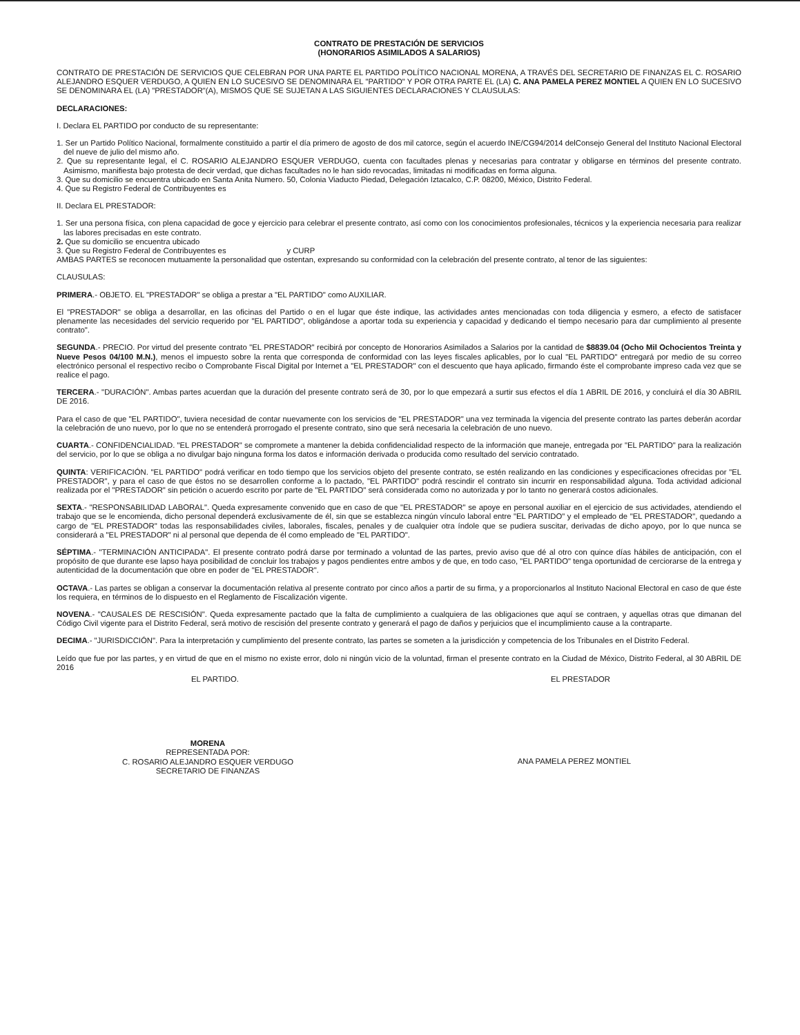CONTRATO DE PRESTACIÓN DE SERVICIOS
(HONORARIOS ASIMILADOS A SALARIOS)
CONTRATO DE PRESTACIÓN DE SERVICIOS QUE CELEBRAN POR UNA PARTE EL PARTIDO POLÍTICO NACIONAL MORENA, A TRAVÉS DEL SECRETARIO DE FINANZAS EL C. ROSARIO ALEJANDRO ESQUER VERDUGO, A QUIEN EN LO SUCESIVO SE DENOMINARA EL "PARTIDO" Y POR OTRA PARTE EL (LA) C. ANA PAMELA PEREZ MONTIEL A QUIEN EN LO SUCESIVO SE DENOMINARA EL (LA) "PRESTADOR"(A), MISMOS QUE SE SUJETAN A LAS SIGUIENTES DECLARACIONES Y CLAUSULAS:
DECLARACIONES:
I. Declara EL PARTIDO por conducto de su representante:
1. Ser un Partido Político Nacional, formalmente constituido a partir el día primero de agosto de dos mil catorce, según el acuerdo INE/CG94/2014 delConsejo General del Instituto Nacional Electoral del nueve de julio del mismo año.
2. Que su representante legal, el C. ROSARIO ALEJANDRO ESQUER VERDUGO, cuenta con facultades plenas y necesarias para contratar y obligarse en términos del presente contrato. Asimismo, manifiesta bajo protesta de decir verdad, que dichas facultades no le han sido revocadas, limitadas ni modificadas en forma alguna.
3. Que su domicilio se encuentra ubicado en Santa Anita Numero. 50, Colonia Viaducto Piedad, Delegación Iztacalco, C.P. 08200, México, Distrito Federal.
4. Que su Registro Federal de Contribuyentes es
II. Declara EL PRESTADOR:
1. Ser una persona física, con plena capacidad de goce y ejercicio para celebrar el presente contrato, así como con los conocimientos profesionales, técnicos y la experiencia necesaria para realizar las labores precisadas en este contrato.
2. Que su domicilio se encuentra ubicado
3. Que su Registro Federal de Contribuyentes es y CURP
AMBAS PARTES se reconocen mutuamente la personalidad que ostentan, expresando su conformidad con la celebración del presente contrato, al tenor de las siguientes:
CLAUSULAS:
PRIMERA.- OBJETO. EL "PRESTADOR" se obliga a prestar a "EL PARTIDO" como AUXILIAR.
El "PRESTADOR" se obliga a desarrollar, en las oficinas del Partido o en el lugar que éste indique, las actividades antes mencionadas con toda diligencia y esmero, a efecto de satisfacer plenamente las necesidades del servicio requerido por "EL PARTIDO", obligándose a aportar toda su experiencia y capacidad y dedicando el tiempo necesario para dar cumplimiento al presente contrato".
SEGUNDA.- PRECIO. Por virtud del presente contrato "EL PRESTADOR" recibirá por concepto de Honorarios Asimilados a Salarios por la cantidad de $8839.04 (Ocho Mil Ochocientos Treinta y Nueve Pesos 04/100 M.N.), menos el impuesto sobre la renta que corresponda de conformidad con las leyes fiscales aplicables, por lo cual "EL PARTIDO" entregará por medio de su correo electrónico personal el respectivo recibo o Comprobante Fiscal Digital por Internet a "EL PRESTADOR" con el descuento que haya aplicado, firmando éste el comprobante impreso cada vez que se realice el pago.
TERCERA.- "DURACIÓN". Ambas partes acuerdan que la duración del presente contrato será de 30, por lo que empezará a surtir sus efectos el día 1 ABRIL DE 2016, y concluirá el día 30 ABRIL DE 2016.
Para el caso de que "EL PARTIDO", tuviera necesidad de contar nuevamente con los servicios de "EL PRESTADOR" una vez terminada la vigencia del presente contrato las partes deberán acordar la celebración de uno nuevo, por lo que no se entenderá prorrogado el presente contrato, sino que será necesaria la celebración de uno nuevo.
CUARTA.- CONFIDENCIALIDAD. "EL PRESTADOR" se compromete a mantener la debida confidencialidad respecto de la información que maneje, entregada por "EL PARTIDO" para la realización del servicio, por lo que se obliga a no divulgar bajo ninguna forma los datos e información derivada o producida como resultado del servicio contratado.
QUINTA: VERIFICACIÓN. "EL PARTIDO" podrá verificar en todo tiempo que los servicios objeto del presente contrato, se estén realizando en las condiciones y especificaciones ofrecidas por "EL PRESTADOR", y para el caso de que éstos no se desarrollen conforme a lo pactado, "EL PARTIDO" podrá rescindir el contrato sin incurrir en responsabilidad alguna. Toda actividad adicional realizada por el "PRESTADOR" sin petición o acuerdo escrito por parte de "EL PARTIDO" será considerada como no autorizada y por lo tanto no generará costos adicionales.
SEXTA.- "RESPONSABILIDAD LABORAL". Queda expresamente convenido que en caso de que "EL PRESTADOR" se apoye en personal auxiliar en el ejercicio de sus actividades, atendiendo el trabajo que se le encomienda, dicho personal dependerá exclusivamente de él, sin que se establezca ningún vínculo laboral entre "EL PARTIDO" y el empleado de "EL PRESTADOR", quedando a cargo de "EL PRESTADOR" todas las responsabilidades civiles, laborales, fiscales, penales y de cualquier otra índole que se pudiera suscitar, derivadas de dicho apoyo, por lo que nunca se considerará a "EL PRESTADOR" ni al personal que dependa de él como empleado de "EL PARTIDO".
SÉPTIMA.- "TERMINACIÓN ANTICIPADA". El presente contrato podrá darse por terminado a voluntad de las partes, previo aviso que dé al otro con quince días hábiles de anticipación, con el propósito de que durante ese lapso haya posibilidad de concluir los trabajos y pagos pendientes entre ambos y de que, en todo caso, "EL PARTIDO" tenga oportunidad de cerciorarse de la entrega y autenticidad de la documentación que obre en poder de "EL PRESTADOR".
OCTAVA.- Las partes se obligan a conservar la documentación relativa al presente contrato por cinco años a partir de su firma, y a proporcionarlos al Instituto Nacional Electoral en caso de que éste los requiera, en términos de lo dispuesto en el Reglamento de Fiscalización vigente.
NOVENA.- "CAUSALES DE RESCISIÓN". Queda expresamente pactado que la falta de cumplimiento a cualquiera de las obligaciones que aquí se contraen, y aquellas otras que dimanan del Código Civil vigente para el Distrito Federal, será motivo de rescisión del presente contrato y generará el pago de daños y perjuicios que el incumplimiento cause a la contraparte.
DECIMA.- "JURISDICCIÓN". Para la interpretación y cumplimiento del presente contrato, las partes se someten a la jurisdicción y competencia de los Tribunales en el Distrito Federal.
Leído que fue por las partes, y en virtud de que en el mismo no existe error, dolo ni ningún vicio de la voluntad, firman el presente contrato en la Ciudad de México, Distrito Federal, al 30 ABRIL DE 2016
EL PARTIDO. EL PRESTADOR
MORENA
REPRESENTADA POR:
C. ROSARIO ALEJANDRO ESQUER VERDUGO
SECRETARIO DE FINANZAS
ANA PAMELA PEREZ MONTIEL